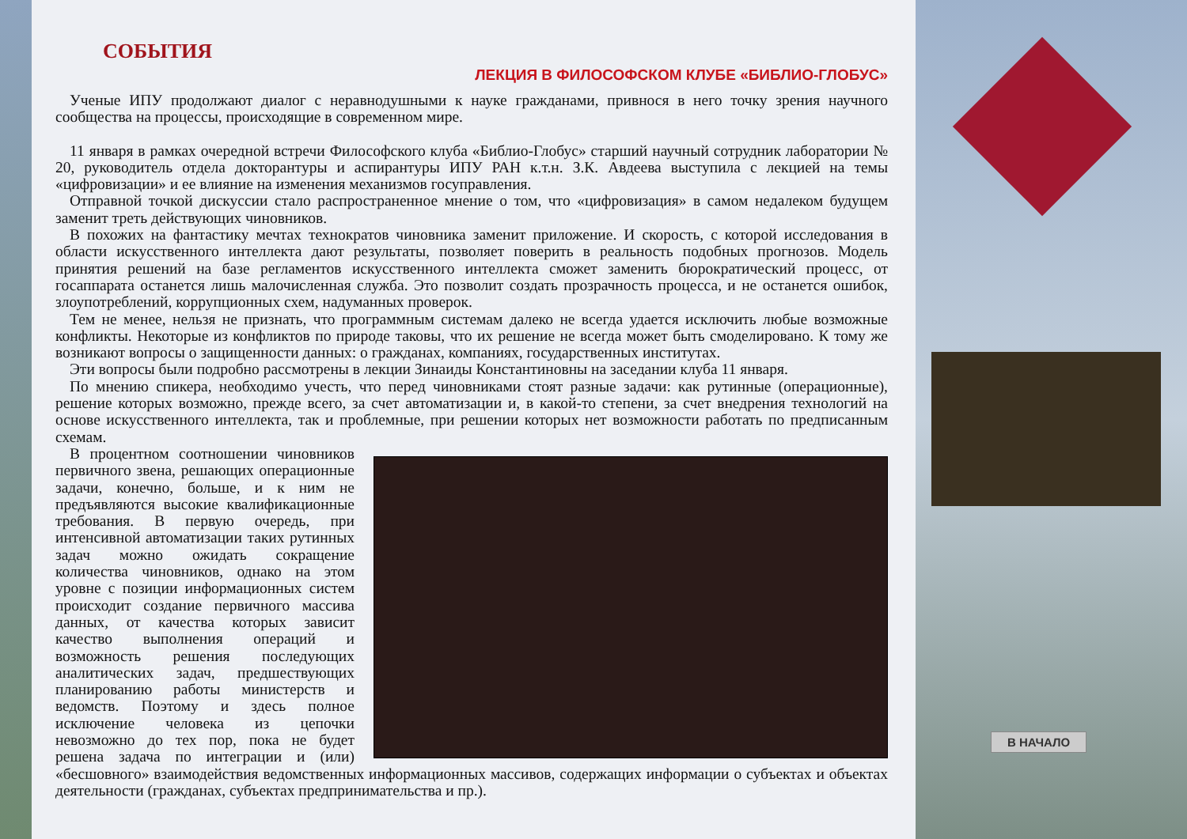СОБЫТИЯ
ЛЕКЦИЯ В ФИЛОСОФСКОМ КЛУБЕ «БИБЛИО-ГЛОБУС»
Ученые ИПУ продолжают диалог с неравнодушными к науке гражданами, привнося в него точку зрения научного сообщества на процессы, происходящие в современном мире.
11 января в рамках очередной встречи Философского клуба «Библио-Глобус» старший научный сотрудник лаборатории № 20, руководитель отдела докторантуры и аспирантуры ИПУ РАН к.т.н. З.К. Авдеева выступила с лекцией на темы «цифровизации» и ее влияние на изменения механизмов госуправления.
Отправной точкой дискуссии стало распространенное мнение о том, что «цифровизация» в самом недалеком будущем заменит треть действующих чиновников.
В похожих на фантастику мечтах технократов чиновника заменит приложение. И скорость, с которой исследования в области искусственного интеллекта дают результаты, позволяет поверить в реальность подобных прогнозов. Модель принятия решений на базе регламентов искусственного интеллекта сможет заменить бюрократический процесс, от госаппарата останется лишь малочисленная служба. Это позволит создать прозрачность процесса, и не останется ошибок, злоупотреблений, коррупционных схем, надуманных проверок.
Тем не менее, нельзя не признать, что программным системам далеко не всегда удается исключить любые возможные конфликты. Некоторые из конфликтов по природе таковы, что их решение не всегда может быть смоделировано. К тому же возникают вопросы о защищенности данных: о гражданах, компаниях, государственных институтах.
Эти вопросы были подробно рассмотрены в лекции Зинаиды Константиновны на заседании клуба 11 января.
По мнению спикера, необходимо учесть, что перед чиновниками стоят разные задачи: как рутинные (операционные), решение которых возможно, прежде всего, за счет автоматизации и, в какой-то степени, за счет внедрения технологий на основе искусственного интеллекта, так и проблемные, при решении которых нет возможности работать по предписанным схемам.
В процентном соотношении чиновников первичного звена, решающих операционные задачи, конечно, больше, и к ним не предъявляются высокие квалификационные требования. В первую очередь, при интенсивной автоматизации таких рутинных задач можно ожидать сокращение количества чиновников, однако на этом уровне с позиции информационных систем происходит создание первичного массива данных, от качества которых зависит качество выполнения операций и возможность решения последующих аналитических задач, предшествующих планированию работы министерств и ведомств. Поэтому и здесь полное исключение человека из цепочки невозможно до тех пор, пока не будет решена задача по интеграции и (или) «бесшовного» взаимодействия ведомственных информационных массивов, содержащих информации о субъектах и объектах деятельности (гражданах, субъектах предпринимательства и пр.).
В НАЧАЛО